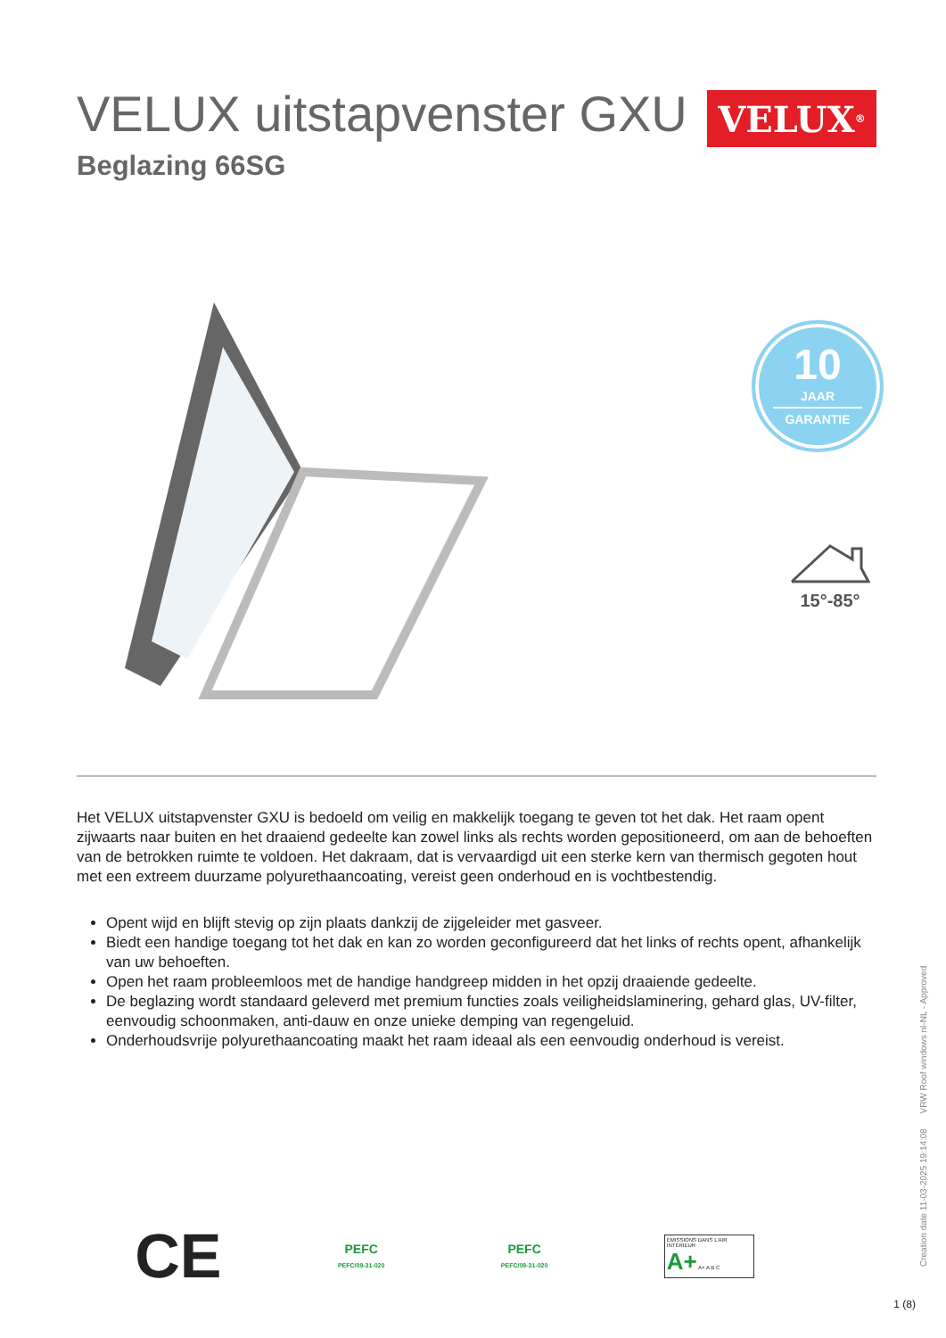VELUX uitstapvenster GXU
Beglazing 66SG
VELUX<sup>®</sup>
10
JAAR
GARANTIE
15°-85°
Het VELUX uitstapvenster GXU is bedoeld om veilig en makkelijk toegang te geven tot het dak. Het raam opent zijwaarts naar buiten en het draaiend gedeelte kan zowel links als rechts worden gepositioneerd, om aan de behoeften van de betrokken ruimte te voldoen. Het dakraam, dat is vervaardigd uit een sterke kern van thermisch gegoten hout met een extreem duurzame polyurethaancoating, vereist geen onderhoud en is vochtbestendig.
Opent wijd en blijft stevig op zijn plaats dankzij de zijgeleider met gasveer.
Biedt een handige toegang tot het dak en kan zo worden geconfigureerd dat het links of rechts opent, afhankelijk van uw behoeften.
Open het raam probleemloos met de handige handgreep midden in het opzij draaiende gedeelte.
De beglazing wordt standaard geleverd met premium functies zoals veiligheidslaminering, gehard glas, UV-filter, eenvoudig schoonmaken, anti-dauw en onze unieke demping van regengeluid.
Onderhoudsvrije polyurethaancoating maakt het raam ideaal als een eenvoudig onderhoud is vereist.
CE
PEFC
PEFC/09-31-020
PEFC
PEFC/09-31-020
ÉMISSIONS DANS L'AIR INTÉRIEUR
A+ A+ A B C
Creation date 11-03-2025 19:14:08 VRW Roof windows nl-NL - Approved
1 (8)